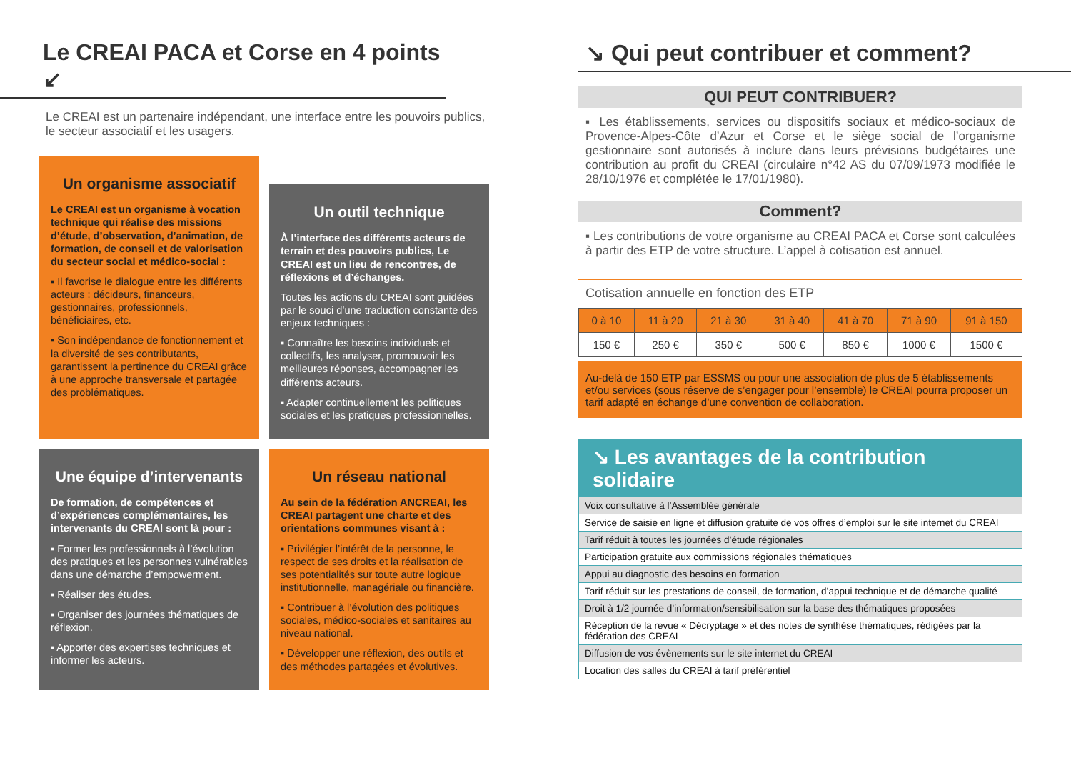Le CREAI PACA et Corse en 4 points ↙
Le CREAI est un partenaire indépendant, une interface entre les pouvoirs publics, le secteur associatif et les usagers.
Un organisme associatif
Le CREAI est un organisme à vocation technique qui réalise des missions d’étude, d’observation, d’animation, de formation, de conseil et de valorisation du secteur social et médico-social :
▪ Il favorise le dialogue entre les différents acteurs : décideurs, financeurs, gestionnaires, professionnels, bénéficiaires, etc.
▪ Son indépendance de fonctionnement et la diversité de ses contributants, garantissent la pertinence du CREAI grâce à une approche transversale et partagée des problématiques.
Un outil technique
À l’interface des différents acteurs de terrain et des pouvoirs publics, Le CREAI est un lieu de rencontres, de réflexions et d’échanges.
Toutes les actions du CREAI sont guidées par le souci d’une traduction constante des enjeux techniques :
▪ Connaître les besoins individuels et collectifs, les analyser, promouvoir les meilleures réponses, accompagner les différents acteurs.
▪ Adapter continuellement les politiques sociales et les pratiques professionnelles.
Une équipe d’intervenants
De formation, de compétences et d’expériences complémentaires, les intervenants du CREAI sont là pour :
▪ Former les professionnels à l’évolution des pratiques et les personnes vulnérables dans une démarche d’empowerment.
▪ Réaliser des études.
▪ Organiser des journées thématiques de réflexion.
▪ Apporter des expertises techniques et informer les acteurs.
Un réseau national
Au sein de la fédération ANCREAI, les CREAI partagent une charte et des orientations communes visant à :
▪ Privilégier l’intérêt de la personne, le respect de ses droits et la réalisation de ses potentialités sur toute autre logique institutionnelle, managériale ou financière.
▪ Contribuer à l’évolution des politiques sociales, médico-sociales et sanitaires au niveau national.
▪ Développer une réflexion, des outils et des méthodes partagées et évolutives.
↘ Qui peut contribuer et comment?
QUI PEUT CONTRIBUER?
▪ Les établissements, services ou dispositifs sociaux et médico-sociaux de Provence-Alpes-Côte d’Azur et Corse et le siège social de l’organisme gestionnaire sont autorisés à inclure dans leurs prévisions budgétaires une contribution au profit du CREAI (circulaire n°42 AS du 07/09/1973 modifiée le 28/10/1976 et complétée le 17/01/1980).
Comment?
▪ Les contributions de votre organisme au CREAI PACA et Corse sont calculées à partir des ETP de votre structure. L’appel à cotisation est annuel.
Cotisation annuelle en fonction des ETP
| 0 à 10 | 11 à 20 | 21 à 30 | 31 à 40 | 41 à 70 | 71 à 90 | 91 à 150 |
| --- | --- | --- | --- | --- | --- | --- |
| 150 € | 250 € | 350 € | 500 € | 850 € | 1000 € | 1500 € |
Au-delà de 150 ETP par ESSMS ou pour une association de plus de 5 établissements et/ou services (sous réserve de s’engager pour l’ensemble) le CREAI pourra proposer un tarif adapté en échange d’une convention de collaboration.
↘ Les avantages de la contribution solidaire
Voix consultative à l’Assemblée générale
Service de saisie en ligne et diffusion gratuite de vos offres d’emploi sur le site internet du CREAI
Tarif réduit à toutes les journées d’étude régionales
Participation gratuite aux commissions régionales thématiques
Appui au diagnostic des besoins en formation
Tarif réduit sur les prestations de conseil, de formation, d’appui technique et de démarche qualité
Droit à 1/2 journée d’information/sensibilisation sur la base des thématiques proposées
Réception de la revue « Décryptage » et des notes de synthèse thématiques, rédigées par la fédération des CREAI
Diffusion de vos évènements sur le site internet du CREAI
Location des salles du CREAI à tarif préférentiel